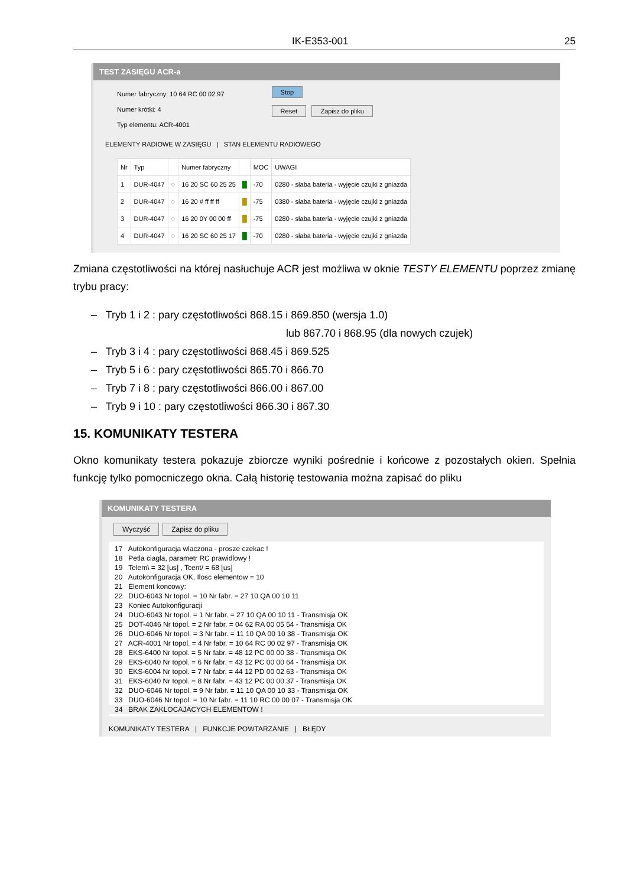IK-E353-001 25
TEST ZASIĘGU ACR-a
Numer fabryczny: 10 64 RC 00 02 97
Numer krótki: 4
Typ elementu: ACR-4001
Stop
Reset Zapisz do pliku
ELEMENTY RADIOWE W ZASIĘGU | STAN ELEMENTU RADIOWEGO
| Nr | Typ | | Numer fabryczny | | MOC | UWAGI |
| --- | --- | --- | --- | --- | --- | --- |
| 1 | DUR-4047 | ◌ | 16 20 SC 60 25 25 | █ | -70 | 0280 - słaba bateria - wyjęcie czujki z gniazda |
| 2 | DUR-4047 | ◌ | 16 20 # ff ff ff | █ | -75 | 0380 - słaba bateria - wyjęcie czujki z gniazda |
| 3 | DUR-4047 | ◌ | 16 20 0Y 00 00 ff | █ | -75 | 0280 - słaba bateria - wyjęcie czujki z gniazda |
| 4 | DUR-4047 | ◌ | 16 20 SC 60 25 17 | █ | -70 | 0280 - słaba bateria - wyjęcie czujki z gniazda |
Zmiana częstotliwości na której nasłuchuje ACR jest możliwa w oknie TESTY ELEMENTU poprzez zmianę trybu pracy:
– Tryb 1 i 2 : pary częstotliwości 868.15 i 869.850 (wersja 1.0)
lub 867.70 i 868.95 (dla nowych czujek)
– Tryb 3 i 4 : pary częstotliwości 868.45 i 869.525
– Tryb 5 i 6 : pary częstotliwości 865.70 i 866.70
– Tryb 7 i 8 : pary częstotliwości 866.00 i 867.00
– Tryb 9 i 10 : pary częstotliwości 866.30 i 867.30
15. KOMUNIKATY TESTERA
Okno komunikaty testera pokazuje zbiorcze wyniki pośrednie i końcowe z pozostałych okien. Spełnia funkcję tylko pomocniczego okna. Całą historię testowania można zapisać do pliku
KOMUNIKATY TESTERA
Wyczyść Zapisz do pliku
17 Autokonfiguracja wlaczona - prosze czekac !
18 Petla ciagla, parametr RC prawidlowy !
19 Telem\ = 32 [us] , Tcent/ = 68 [us]
20 Autokonfiguracja OK, Ilosc elementow = 10
21 Element koncowy:
22 DUO-6043 Nr topol. = 10 Nr fabr. = 27 10 QA 00 10 11
23 Koniec Autokonfiguracji
24 DUO-6043 Nr topol. = 1 Nr fabr. = 27 10 QA 00 10 11 - Transmisja OK
25 DOT-4046 Nr topol. = 2 Nr fabr. = 04 62 RA 00 05 54 - Transmisja OK
26 DUO-6046 Nr topol. = 3 Nr fabr. = 11 10 QA 00 10 38 - Transmisja OK
27 ACR-4001 Nr topol. = 4 Nr fabr. = 10 64 RC 00 02 97 - Transmisja OK
28 EKS-6400 Nr topol. = 5 Nr fabr. = 48 12 PC 00 00 38 - Transmisja OK
29 EKS-6040 Nr topol. = 6 Nr fabr. = 43 12 PC 00 00 64 - Transmisja OK
30 EKS-6004 Nr topol. = 7 Nr fabr. = 44 12 PD 00 02 63 - Transmisja OK
31 EKS-6040 Nr topol. = 8 Nr fabr. = 43 12 PC 00 00 37 - Transmisja OK
32 DUO-6046 Nr topol. = 9 Nr fabr. = 11 10 QA 00 10 33 - Transmisja OK
33 DUO-6046 Nr topol. = 10 Nr fabr. = 11 10 RC 00 00 07 - Transmisja OK
34 BRAK ZAKLOCAJACYCH ELEMENTOW !
KOMUNIKATY TESTERA | FUNKCJE POWTARZANIE | BŁĘDY